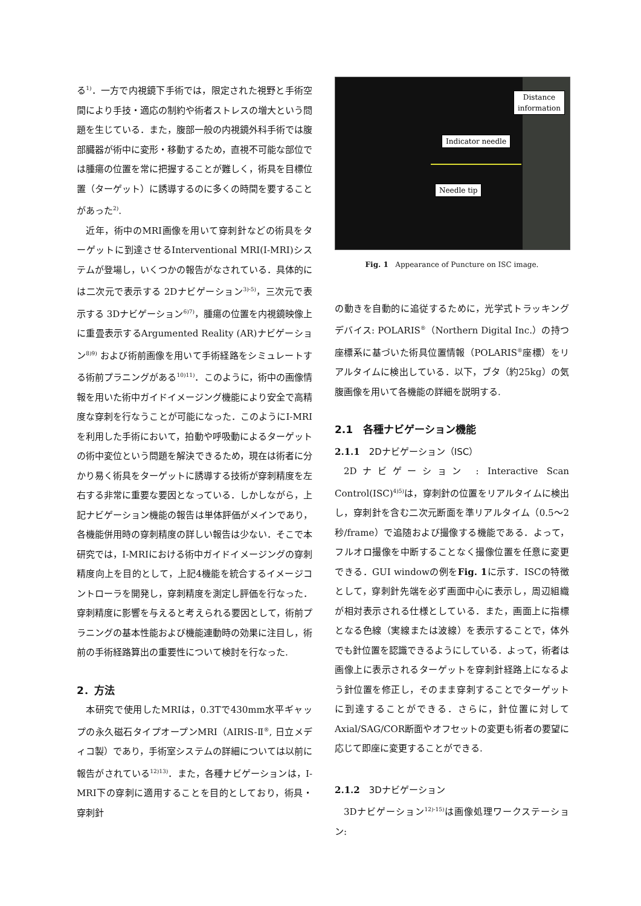る<sup>1)</sup>．一方で内視鏡下手術では，限定された視野と手術空間により手技・適応の制約や術者ストレスの増大という問題を生じている．また，腹部一般の内視鏡外科手術では腹部臓器が術中に変形・移動するため，直視不可能な部位では腫瘍の位置を常に把握することが難しく，術具を目標位置（ターゲット）に誘導するのに多くの時間を要することがあった<sup>2)</sup>.
近年，術中のMRI画像を用いて穿刺針などの術具をターゲットに到達させるInterventional MRI(I-MRI)システムが登場し，いくつかの報告がなされている．具体的には二次元で表示する 2Dナビゲーション<sup>3)-5)</sup>，三次元で表示する 3Dナビゲーション<sup>6)7)</sup>，腫瘍の位置を内視鏡映像上に重畳表示するArgumented Reality (AR)ナビゲーション<sup>8)9)</sup> および術前画像を用いて手術経路をシミュレートする術前プラニングがある<sup>10)11)</sup>．このように，術中の画像情報を用いた術中ガイドイメージング機能により安全で高精度な穿刺を行なうことが可能になった．このようにI-MRIを利用した手術において，拍動や呼吸動によるターゲットの術中変位という問題を解決できるため，現在は術者に分かり易く術具をターゲットに誘導する技術が穿刺精度を左右する非常に重要な要因となっている．しかしながら，上記ナビゲーション機能の報告は単体評価がメインであり，各機能併用時の穿刺精度の詳しい報告は少ない．そこで本研究では，I-MRIにおける術中ガイドイメージングの穿刺精度向上を目的として，上記4機能を統合するイメージコントローラを開発し，穿刺精度を測定し評価を行なった．穿刺精度に影響を与えると考えられる要因として，術前プラニングの基本性能および機能連動時の効果に注目し，術前の手術経路算出の重要性について検討を行なった.
2．方法
本研究で使用したMRIは，0.3Tで430mm水平ギャップの永久磁石タイプオープンMRI（AIRIS-Ⅱ<sup>®</sup>, 日立メディコ製）であり，手術室システムの詳細については以前に報告がされている<sup>12)13)</sup>．また，各種ナビゲーションは，I-MRI下の穿刺に適用することを目的としており，術具・穿刺針
Distance
information
Indicator needle
Needle tip
Fig. 1 Appearance of Puncture on ISC image.
の動きを自動的に追従するために，光学式トラッキングデバイス: POLARIS<sup>®</sup>（Northern Digital Inc.）の持つ座標系に基づいた術具位置情報（POLARIS<sup>®</sup>座標）をリアルタイムに検出している．以下，ブタ（約25kg）の気腹画像を用いて各機能の詳細を説明する.
2.1　各種ナビゲーション機能
2.1.1　2Dナビゲーション（ISC）
2Dナビゲーション : Interactive Scan Control(ISC)<sup>4)5)</sup>は，穿刺針の位置をリアルタイムに検出し，穿刺針を含む二次元断面を準リアルタイム（0.5～2 秒/frame）で追随および撮像する機能である．よって，フルオロ撮像を中断することなく撮像位置を任意に変更できる．GUI windowの例をFig. 1に示す．ISCの特徴として，穿刺針先端を必ず画面中心に表示し，周辺組織が相対表示される仕様としている．また，画面上に指標となる色線（実線または波線）を表示することで，体外でも針位置を認識できるようにしている．よって，術者は画像上に表示されるターゲットを穿刺針経路上になるよう針位置を修正し，そのまま穿刺することでターゲットに到達することができる．さらに，針位置に対してAxial/SAG/COR断面やオフセットの変更も術者の要望に応じて即座に変更することができる.
2.1.2　3Dナビゲーション
3Dナビゲーション<sup>12)-15)</sup>は画像処理ワークステーション: